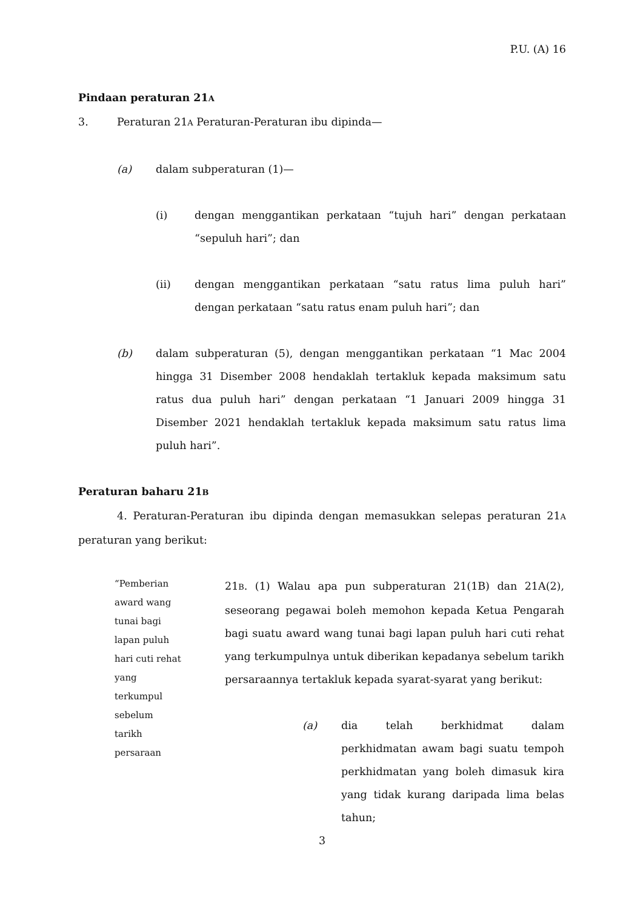P.U. (A) 16
Pindaan peraturan 21A
3. Peraturan 21A Peraturan-Peraturan ibu dipinda—
(a) dalam subperaturan (1)—
(i) dengan menggantikan perkataan “tujuh hari” dengan perkataan “sepuluh hari”; dan
(ii) dengan menggantikan perkataan “satu ratus lima puluh hari” dengan perkataan “satu ratus enam puluh hari”; dan
(b) dalam subperaturan (5), dengan menggantikan perkataan “1 Mac 2004 hingga 31 Disember 2008 hendaklah tertakluk kepada maksimum satu ratus dua puluh hari” dengan perkataan “1 Januari 2009 hingga 31 Disember 2021 hendaklah tertakluk kepada maksimum satu ratus lima puluh hari”.
Peraturan baharu 21B
4. Peraturan-Peraturan ibu dipinda dengan memasukkan selepas peraturan 21A peraturan yang berikut:
“Pemberian
award wang
tunai bagi
lapan puluh
hari cuti rehat
yang
terkumpul
sebelum
tarikh
persaraan
21B. (1) Walau apa pun subperaturan 21(1B) dan 21A(2), seseorang pegawai boleh memohon kepada Ketua Pengarah bagi suatu award wang tunai bagi lapan puluh hari cuti rehat yang terkumpulnya untuk diberikan kepadanya sebelum tarikh persaraannya tertakluk kepada syarat-syarat yang berikut:
(a) dia telah berkhidmat dalam perkhidmatan awam bagi suatu tempoh perkhidmatan yang boleh dimasuk kira yang tidak kurang daripada lima belas tahun;
3